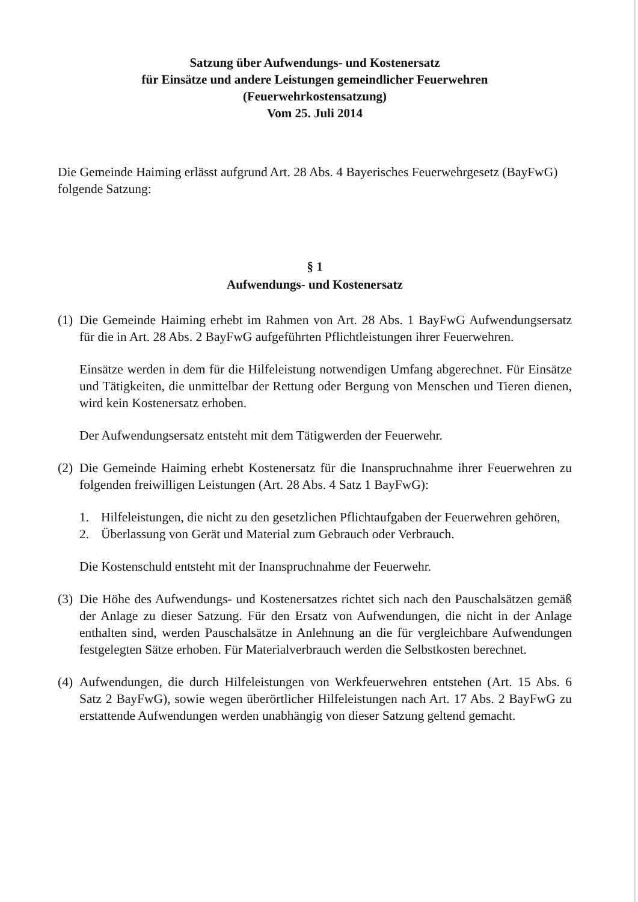Satzung über Aufwendungs- und Kostenersatz
für Einsätze und andere Leistungen gemeindlicher Feuerwehren
(Feuerwehrkostensatzung)
Vom 25. Juli 2014
Die Gemeinde Haiming erlässt aufgrund Art. 28 Abs. 4 Bayerisches Feuerwehrgesetz (BayFwG) folgende Satzung:
§ 1
Aufwendungs- und Kostenersatz
(1)
Die Gemeinde Haiming erhebt im Rahmen von Art. 28 Abs. 1 BayFwG Aufwendungsersatz für die in Art. 28 Abs. 2 BayFwG aufgeführten Pflichtleistungen ihrer Feuerwehren.
Einsätze werden in dem für die Hilfeleistung notwendigen Umfang abgerechnet. Für Einsätze und Tätigkeiten, die unmittelbar der Rettung oder Bergung von Menschen und Tieren dienen, wird kein Kostenersatz erhoben.
Der Aufwendungsersatz entsteht mit dem Tätigwerden der Feuerwehr.
(2)
Die Gemeinde Haiming erhebt Kostenersatz für die Inanspruchnahme ihrer Feuerwehren zu folgenden freiwilligen Leistungen (Art. 28 Abs. 4 Satz 1 BayFwG):
1. Hilfeleistungen, die nicht zu den gesetzlichen Pflichtaufgaben der Feuerwehren gehören,
2. Überlassung von Gerät und Material zum Gebrauch oder Verbrauch.
Die Kostenschuld entsteht mit der Inanspruchnahme der Feuerwehr.
(3)
Die Höhe des Aufwendungs- und Kostenersatzes richtet sich nach den Pauschalsätzen gemäß der Anlage zu dieser Satzung. Für den Ersatz von Aufwendungen, die nicht in der Anlage enthalten sind, werden Pauschalsätze in Anlehnung an die für vergleichbare Aufwendungen festgelegten Sätze erhoben. Für Materialverbrauch werden die Selbstkosten berechnet.
(4)
Aufwendungen, die durch Hilfeleistungen von Werkfeuerwehren entstehen (Art. 15 Abs. 6 Satz 2 BayFwG), sowie wegen überörtlicher Hilfeleistungen nach Art. 17 Abs. 2 BayFwG zu erstattende Aufwendungen werden unabhängig von dieser Satzung geltend gemacht.